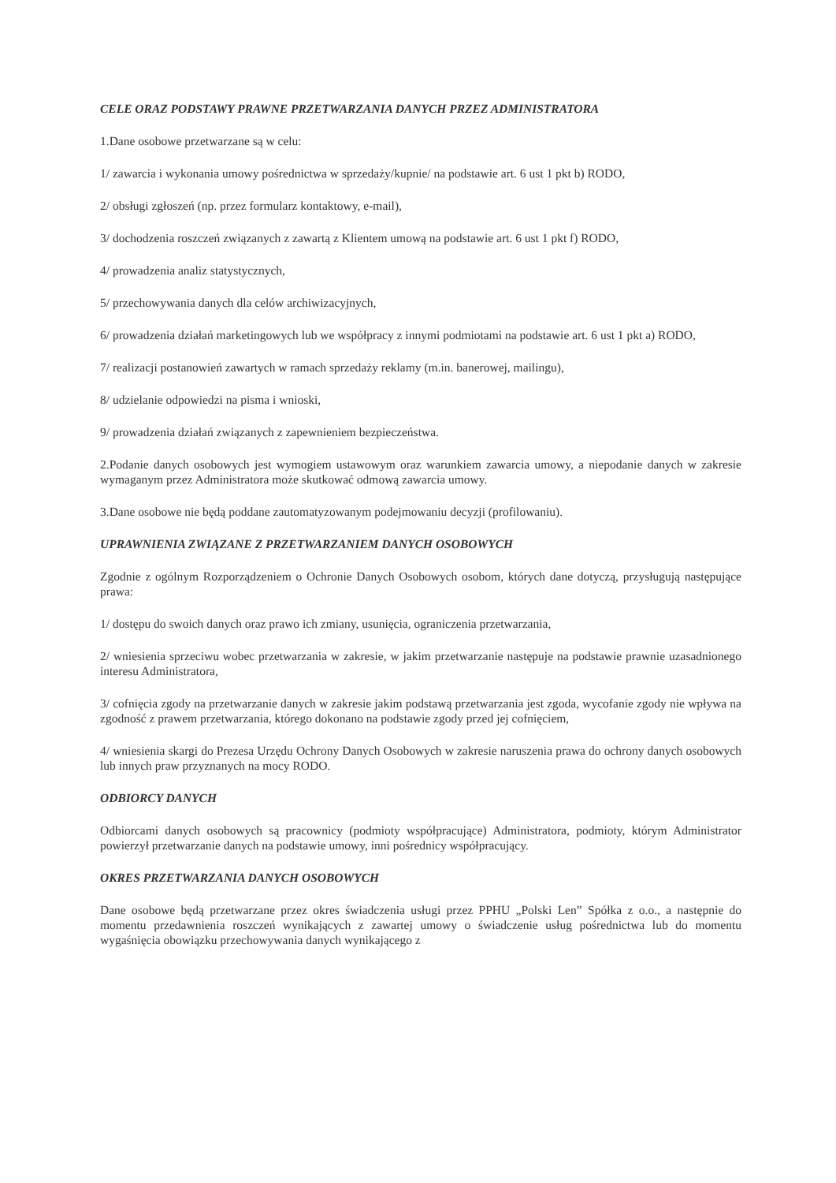CELE ORAZ PODSTAWY PRAWNE PRZETWARZANIA DANYCH PRZEZ ADMINISTRATORA
1.Dane osobowe przetwarzane są w celu:
1/ zawarcia i wykonania umowy pośrednictwa w sprzedaży/kupnie/ na podstawie art. 6 ust 1 pkt b) RODO,
2/ obsługi zgłoszeń (np. przez formularz kontaktowy, e-mail),
3/ dochodzenia roszczeń związanych z zawartą z Klientem umową na podstawie art. 6 ust 1 pkt f) RODO,
4/ prowadzenia analiz statystycznych,
5/ przechowywania danych dla celów archiwizacyjnych,
6/ prowadzenia działań marketingowych lub we współpracy z innymi podmiotami na podstawie art. 6 ust 1 pkt a) RODO,
7/ realizacji postanowień zawartych w ramach sprzedaży reklamy (m.in. banerowej, mailingu),
8/ udzielanie odpowiedzi na pisma i wnioski,
9/ prowadzenia działań związanych z zapewnieniem bezpieczeństwa.
2.Podanie danych osobowych jest wymogiem ustawowym oraz warunkiem zawarcia umowy, a niepodanie danych w zakresie wymaganym przez Administratora może skutkować odmową zawarcia umowy.
3.Dane osobowe nie będą poddane zautomatyzowanym podejmowaniu decyzji (profilowaniu).
UPRAWNIENIA ZWIĄZANE Z PRZETWARZANIEM DANYCH OSOBOWYCH
Zgodnie z ogólnym Rozporządzeniem o Ochronie Danych Osobowych osobom, których dane dotyczą, przysługują następujące prawa:
1/ dostępu do swoich danych oraz prawo ich zmiany, usunięcia, ograniczenia przetwarzania,
2/ wniesienia sprzeciwu wobec przetwarzania w zakresie, w jakim przetwarzanie następuje na podstawie prawnie uzasadnionego interesu Administratora,
3/ cofnięcia zgody na przetwarzanie danych w zakresie jakim podstawą przetwarzania jest zgoda, wycofanie zgody nie wpływa na zgodność z prawem przetwarzania, którego dokonano na podstawie zgody przed jej cofnięciem,
4/ wniesienia skargi do Prezesa Urzędu Ochrony Danych Osobowych w zakresie naruszenia prawa do ochrony danych osobowych lub innych praw przyznanych na mocy RODO.
ODBIORCY DANYCH
Odbiorcami danych osobowych są pracownicy (podmioty współpracujące) Administratora, podmioty, którym Administrator powierzył przetwarzanie danych na podstawie umowy, inni pośrednicy współpracujący.
OKRES PRZETWARZANIA DANYCH OSOBOWYCH
Dane osobowe będą przetwarzane przez okres świadczenia usługi przez PPHU „Polski Len” Spółka z o.o., a następnie do momentu przedawnienia roszczeń wynikających z zawartej umowy o świadczenie usług pośrednictwa lub do momentu wygaśnięcia obowiązku przechowywania danych wynikającego z